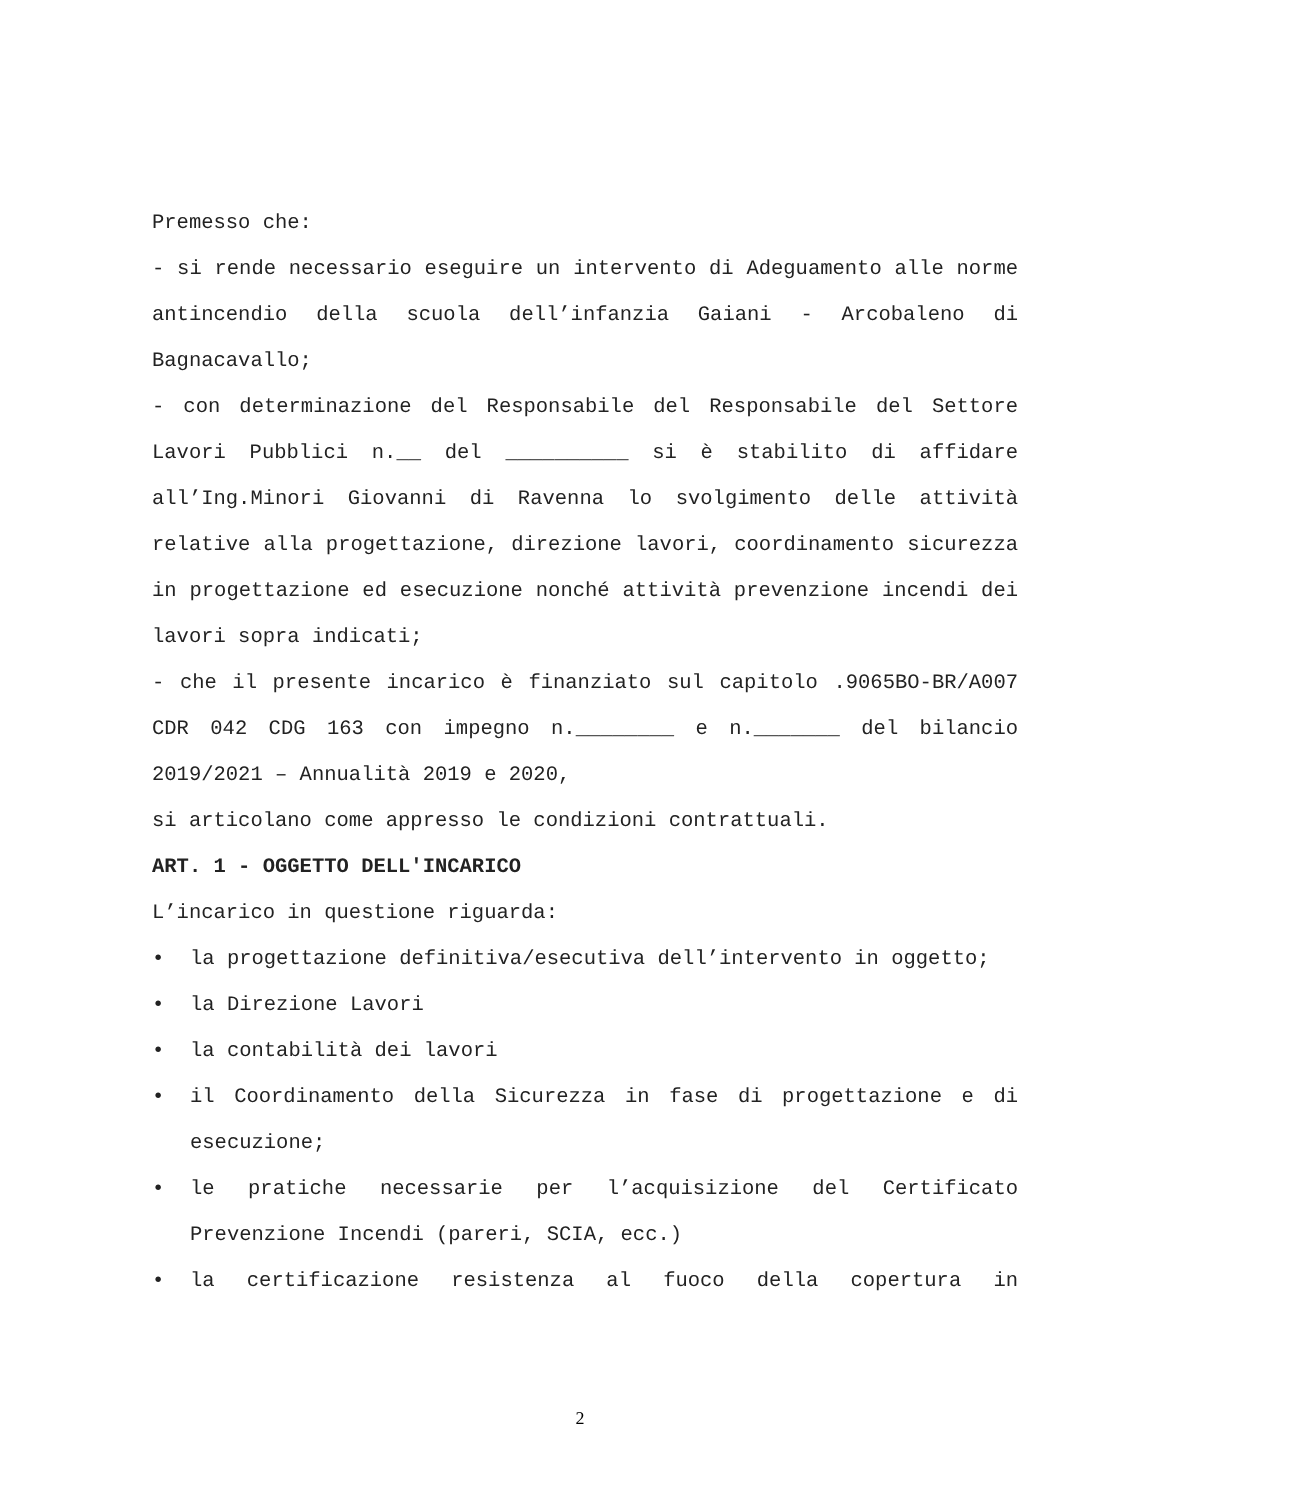Premesso che:
- si rende necessario eseguire un intervento di Adeguamento alle norme antincendio della scuola dell’infanzia Gaiani - Arcobaleno di Bagnacavallo;
- con determinazione del Responsabile del Responsabile del Settore Lavori Pubblici n.__ del __________ si è stabilito di affidare all’Ing.Minori Giovanni di Ravenna lo svolgimento delle attività relative alla progettazione, direzione lavori, coordinamento sicurezza in progettazione ed esecuzione nonché attività prevenzione incendi dei lavori sopra indicati;
- che il presente incarico è finanziato sul capitolo .9065BO-BR/A007 CDR 042 CDG 163 con impegno n.________ e n._______ del bilancio 2019/2021 – Annualità 2019 e 2020,
si articolano come appresso le condizioni contrattuali.
ART. 1 - OGGETTO DELL'INCARICO
L’incarico in questione riguarda:
• la progettazione definitiva/esecutiva dell’intervento in oggetto;
• la Direzione Lavori
• la contabilità dei lavori
• il Coordinamento della Sicurezza in fase di progettazione e di esecuzione;
• le pratiche necessarie per l’acquisizione del Certificato Prevenzione Incendi (pareri, SCIA, ecc.)
• la certificazione resistenza al fuoco della copertura in
2